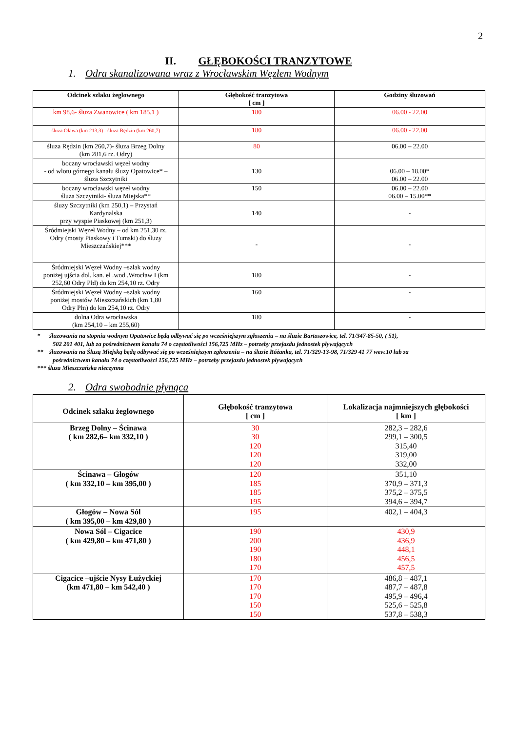2
II. GŁĘBOKOŚCI TRANZYTOWE
1. Odra skanalizowana wraz z Wrocławskim Węzłem Wodnym
| Odcinek szlaku żeglownego | Głębokość tranzytowa [ cm ] | Godziny śluzowań |
| --- | --- | --- |
| km 98,6- śluza Zwanowice ( km 185.1 ) | 180 | 06.00 - 22.00 |
| śluza Oława (km 213,3) - śluza Rędzin (km 260,7) | 180 | 06.00 - 22.00 |
| śluza Rędzin (km 260,7)- śluza Brzeg Dolny (km 281,6 rz. Odry) | 80 | 06.00 – 22.00 |
| boczny wrocławski węzeł wodny - od wlotu górnego kanału śluzy Opatowice* – śluza Szczytniki | 130 | 06.00 – 18.00* 06.00 – 22.00 |
| boczny wrocławski węzeł wodny śluza Szczytniki- śluza Miejska** | 150 | 06.00 – 22.00 06.00 – 15.00** |
| śluzy Szczytniki (km 250,1) – Przystań Kardynalska przy wyspie Piaskowej (km 251,3) | 140 | - |
| Śródmiejski Węzeł Wodny – od km 251,30 rz. Odry (mosty Piaskowy i Tumski) do śluzy Mieszczańskiej*** | - | - |
| Śródmiejski Węzeł Wodny –szlak wodny poniżej ujścia dol. kan. el .wod .Wrocław I (km 252,60 Odry Płd) do km 254,10 rz. Odry | 180 | - |
| Śródmiejski Węzeł Wodny –szlak wodny poniżej mostów Mieszczańskich (km 1,80 Odry Płn) do km 254,10 rz. Odry | 160 | - |
| dolna Odra wrocławska (km 254,10 – km 255,60) | 180 | - |
* śluzowania na stopniu wodnym Opatowice będą odbywać się po wcześniejszym zgłoszeniu – na śluzie Bartoszowice, tel. 71/347-85-50, ( 51),
502 201 401, lub za pośrednictwem kanału 74 o częstotliwości 156,725 MHz – potrzeby przejazdu jednostek pływających
** śluzowania na Śluzą Miejską będą odbywać się po wcześniejszym zgłoszeniu – na śluzie Różanka, tel. 71/329-13-98, 71/329 41 77 wew.10 lub za
pośrednictwem kanału 74 o częstotliwości 156,725 MHz – potrzeby przejazdu jednostek pływających
*** śluza Mieszczańska nieczynna
2. Odra swobodnie płynąca
| Odcinek szlaku żeglownego | Głębokość tranzytowa [ cm ] | Lokalizacja najmniejszych głębokości [ km ] |
| --- | --- | --- |
| Brzeg Dolny – Ścinawa ( km 282,6– km 332,10 ) | 30 30 120 120 120 | 282,3 – 282,6 299,1 – 300,5 315,40 319,00 332,00 |
| Ścinawa – Głogów ( km 332,10 – km 395,00 ) | 120 185 185 195 | 351,10 370,9 – 371,3 375,2 – 375,5 394,6 – 394,7 |
| Głogów – Nowa Sól ( km 395,00 – km 429,80 ) | 195 | 402,1 – 404,3 |
| Nowa Sól – Cigacice ( km 429,80 – km 471,80 ) | 190 200 190 180 170 | 430,9 436,9 448,1 456,5 457,5 |
| Cigacice –ujście Nysy Łużyckiej (km 471,80 – km 542,40 ) | 170 170 170 150 150 | 486,8 – 487,1 487,7 – 487,8 495,9 – 496,4 525,6 – 525,8 537,8 – 538,3 |